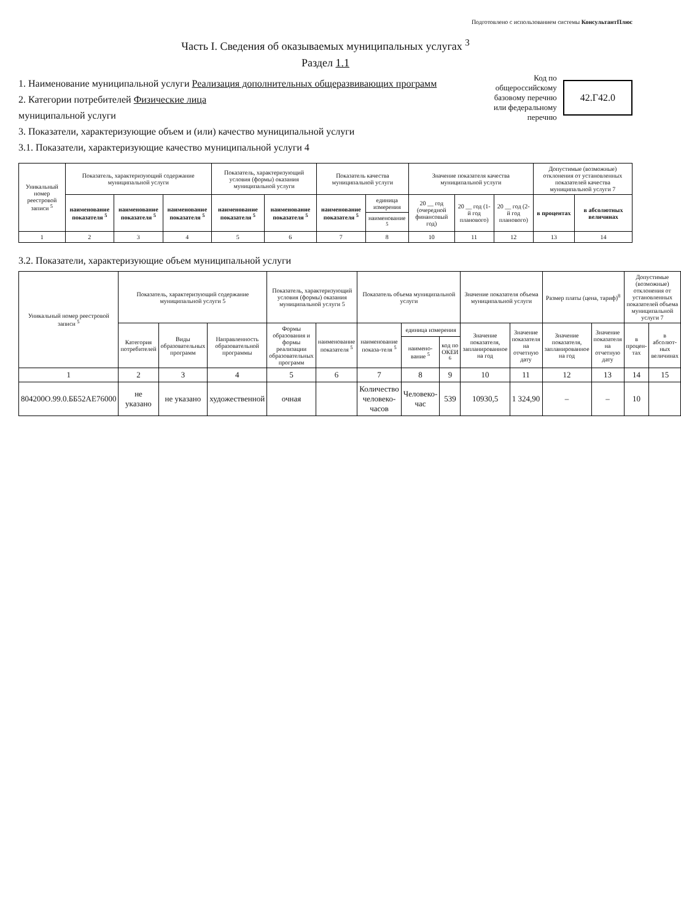Подготовлено с использованием системы КонсультантПлюс
Часть I. Сведения об оказываемых муниципальных услугах <sup>3</sup>
Раздел 1.1
1. Наименование муниципальной услуги Реализация дополнительных общеразвивающих программ
2. Категории потребителей Физические лица
муниципальной услуги
3. Показатели, характеризующие объем и (или) качество муниципальной услуги
3.1. Показатели, характеризующие качество муниципальной услуги 4
Код по
общероссийскому
базовому перечню
или федеральному
перечню
42.Г42.0
| Уникальный номер реестровой записи <sup>5</sup> | Показатель, характеризующий содержание муниципальной услуги | | | Показатель, характеризующий условия (формы) оказания муниципальной услуги | | Показатель качества муниципальной услуги | | Значение показателя качества муниципальной услуги | | | Допустимые (возможные) отклонения от установленных показателей качества муниципальной услуги 7 | |
| --- | --- | --- | --- | --- | --- | --- | --- | --- | --- | --- | --- | --- |
| | наименование показателя <sup>5</sup> | наименование показателя <sup>5</sup> | наименование показателя <sup>5</sup> | наименование показателя <sup>5</sup> | наименование показателя <sup>5</sup> | наименование показателя <sup>5</sup> | единица измерения | 20 __ год (очередной финансовый год) | 20 __ год (1-й год планового) | 20 __ год (2-й год планового) | в процентах | в абсолютных величинах |
| | | | | | | | наименование <sup>5</sup> | | | | | |
| 1 | 2 | 3 | 4 | 5 | 6 | 7 | 8 | 10 | 11 | 12 | 13 | 14 |
3.2. Показатели, характеризующие объем муниципальной услуги
| Уникальный номер реестровой записи <sup>5</sup> | Показатель, характеризующий содержание муниципальной услуги 5 | | | Показатель, характеризующий условия (формы) оказания муниципальной услуги 5 | | Показатель объема муниципальной услуги | | | Значение показателя объема муниципальной услуги | | Размер платы (цена, тариф)<sup>8</sup> | | Допустимые (возможные) отклонения от установленных показателей объема муниципальной услуги 7 | |
| --- | --- | --- | --- | --- | --- | --- | --- | --- | --- | --- | --- | --- | --- | --- |
| | Категория потребителей | Виды образовательных программ | Направленность образовательной программы | Формы образования и формы реализации образовательных программ | наименование показателя <sup>5</sup> | наименование показа-теля <sup>5</sup> | единица измерения | | Значение показателя, запланированное на год | Значение показателя на отчетную дату | Значение показателя, запланированное на год | Значение показателя на отчетную дату | в процен-тах | в абсолют-ных величинах |
| | | | | | | | наимено-вание <sup>5</sup> | код по ОКЕИ <sup>6</sup> | | | | | | |
| 1 | 2 | 3 | 4 | 5 | 6 | 7 | 8 | 9 | 10 | 11 | 12 | 13 | 14 | 15 |
| 804200О.99.0.ББ52АЕ76000 | не указано | не указано | художественной | очная | | Количество человеко-часов | Человеко-час | 539 | 10930,5 | 1 324,90 | – | – | 10 | |